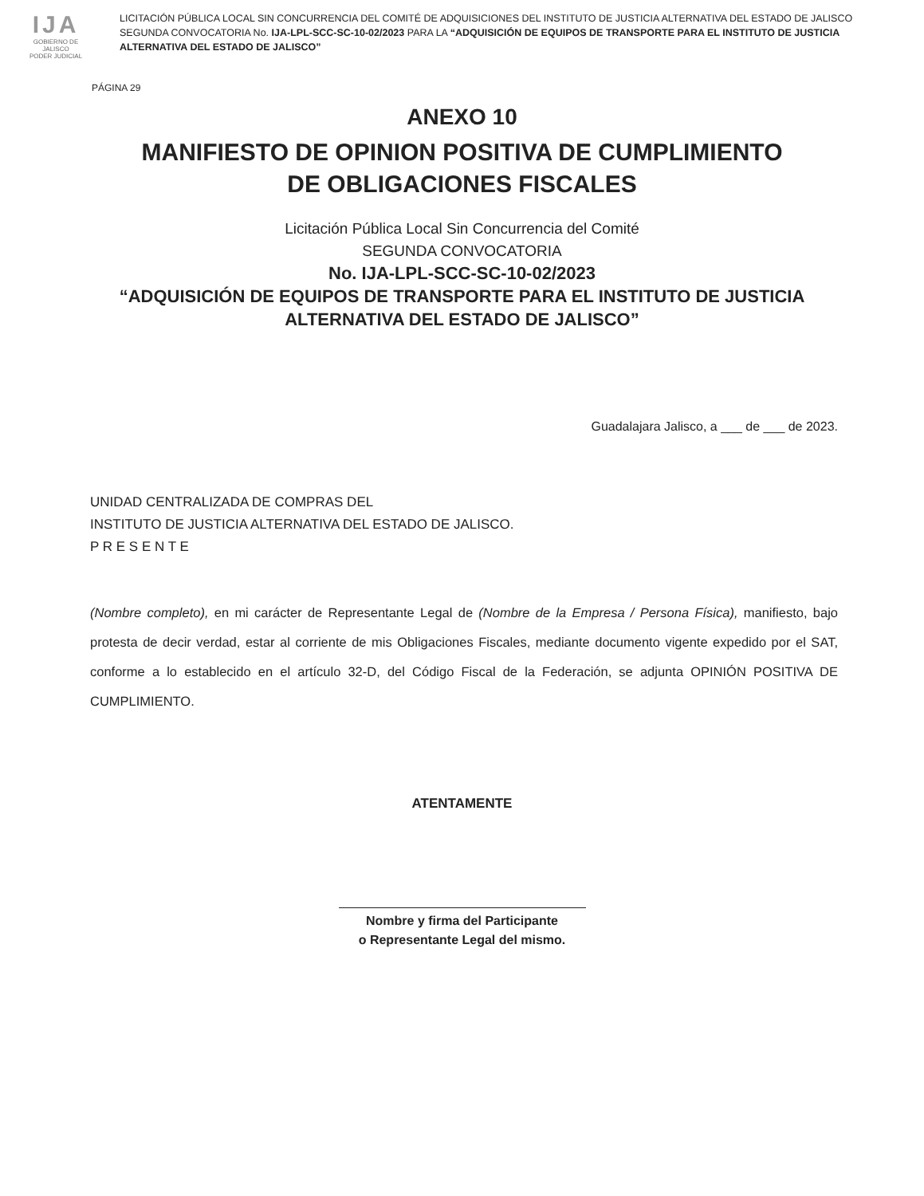IJA
GOBIERNO DE JALISCO
PODER JUDICIAL
LICITACIÓN PÚBLICA LOCAL SIN CONCURRENCIA DEL COMITÉ DE ADQUISICIONES DEL INSTITUTO DE JUSTICIA ALTERNATIVA DEL ESTADO DE JALISCO SEGUNDA CONVOCATORIA No. IJA-LPL-SCC-SC-10-02/2023 PARA LA “ADQUISICIÓN DE EQUIPOS DE TRANSPORTE PARA EL INSTITUTO DE JUSTICIA ALTERNATIVA DEL ESTADO DE JALISCO”
PÁGINA 29
ANEXO 10
MANIFIESTO DE OPINION POSITIVA DE CUMPLIMIENTO
DE OBLIGACIONES FISCALES
Licitación Pública Local Sin Concurrencia del Comité
SEGUNDA CONVOCATORIA
No. IJA-LPL-SCC-SC-10-02/2023
“ADQUISICIÓN DE EQUIPOS DE TRANSPORTE PARA EL INSTITUTO DE JUSTICIA
ALTERNATIVA DEL ESTADO DE JALISCO”
Guadalajara Jalisco, a ___ de ___ de 2023.
UNIDAD CENTRALIZADA DE COMPRAS DEL
INSTITUTO DE JUSTICIA ALTERNATIVA DEL ESTADO DE JALISCO.
P R E S E N T E
(Nombre completo), en mi carácter de Representante Legal de (Nombre de la Empresa / Persona Física), manifiesto, bajo protesta de decir verdad, estar al corriente de mis Obligaciones Fiscales, mediante documento vigente expedido por el SAT, conforme a lo establecido en el artículo 32-D, del Código Fiscal de la Federación, se adjunta OPINIÓN POSITIVA DE CUMPLIMIENTO.
ATENTAMENTE
Nombre y firma del Participante
o Representante Legal del mismo.